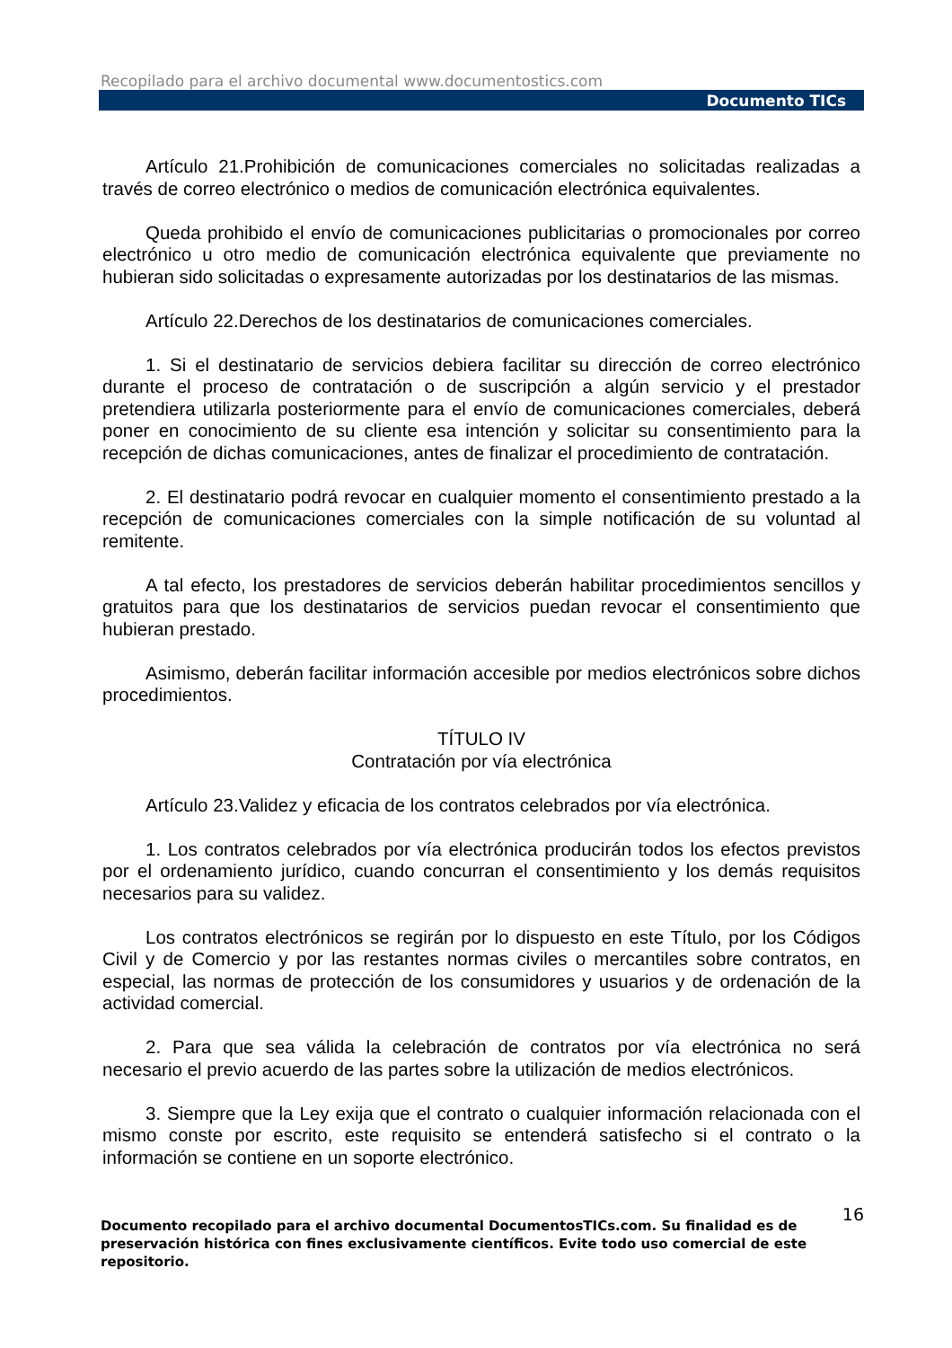Recopilado para el archivo documental www.documentostics.com
Documento TICs
Artículo 21.Prohibición de comunicaciones comerciales no solicitadas realizadas a través de correo electrónico o medios de comunicación electrónica equivalentes.
Queda prohibido el envío de comunicaciones publicitarias o promocionales por correo electrónico u otro medio de comunicación electrónica equivalente que previamente no hubieran sido solicitadas o expresamente autorizadas por los destinatarios de las mismas.
Artículo 22.Derechos de los destinatarios de comunicaciones comerciales.
1. Si el destinatario de servicios debiera facilitar su dirección de correo electrónico durante el proceso de contratación o de suscripción a algún servicio y el prestador pretendiera utilizarla posteriormente para el envío de comunicaciones comerciales, deberá poner en conocimiento de su cliente esa intención y solicitar su consentimiento para la recepción de dichas comunicaciones, antes de finalizar el procedimiento de contratación.
2. El destinatario podrá revocar en cualquier momento el consentimiento prestado a la recepción de comunicaciones comerciales con la simple notificación de su voluntad al remitente.
A tal efecto, los prestadores de servicios deberán habilitar procedimientos sencillos y gratuitos para que los destinatarios de servicios puedan revocar el consentimiento que hubieran prestado.
Asimismo, deberán facilitar información accesible por medios electrónicos sobre dichos procedimientos.
TÍTULO IV
Contratación por vía electrónica
Artículo 23.Validez y eficacia de los contratos celebrados por vía electrónica.
1. Los contratos celebrados por vía electrónica producirán todos los efectos previstos por el ordenamiento jurídico, cuando concurran el consentimiento y los demás requisitos necesarios para su validez.
Los contratos electrónicos se regirán por lo dispuesto en este Título, por los Códigos Civil y de Comercio y por las restantes normas civiles o mercantiles sobre contratos, en especial, las normas de protección de los consumidores y usuarios y de ordenación de la actividad comercial.
2. Para que sea válida la celebración de contratos por vía electrónica no será necesario el previo acuerdo de las partes sobre la utilización de medios electrónicos.
3. Siempre que la Ley exija que el contrato o cualquier información relacionada con el mismo conste por escrito, este requisito se entenderá satisfecho si el contrato o la información se contiene en un soporte electrónico.
Documento recopilado para el archivo documental DocumentosTICs.com. Su finalidad es de preservación histórica con fines exclusivamente científicos. Evite todo uso comercial de este repositorio.
16